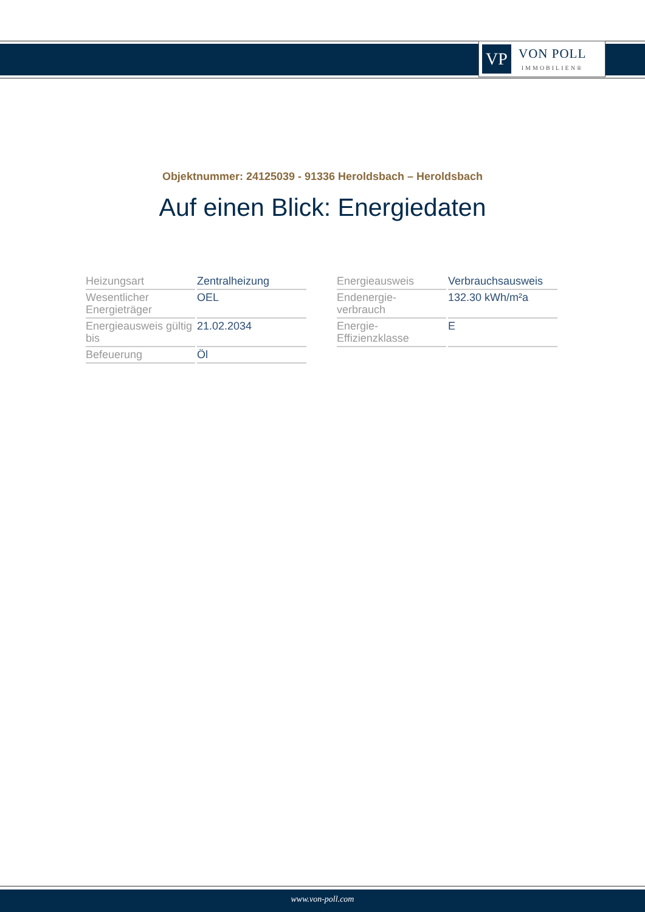VP
VON POLL
IMMOBILIEN®
Objektnummer: 24125039 - 91336 Heroldsbach – Heroldsbach
Auf einen Blick: Energiedaten
| Heizungsart | Zentralheizung |
| Wesentlicher Energieträger | OEL |
| Energieausweis gültig bis | 21.02.2034 |
| Befeuerung | Öl |
| Energieausweis | Verbrauchsausweis |
| Endenergie- verbrauch | 132.30 kWh/m²a |
| Energie- Effizienzklasse | E |
www.von-poll.com